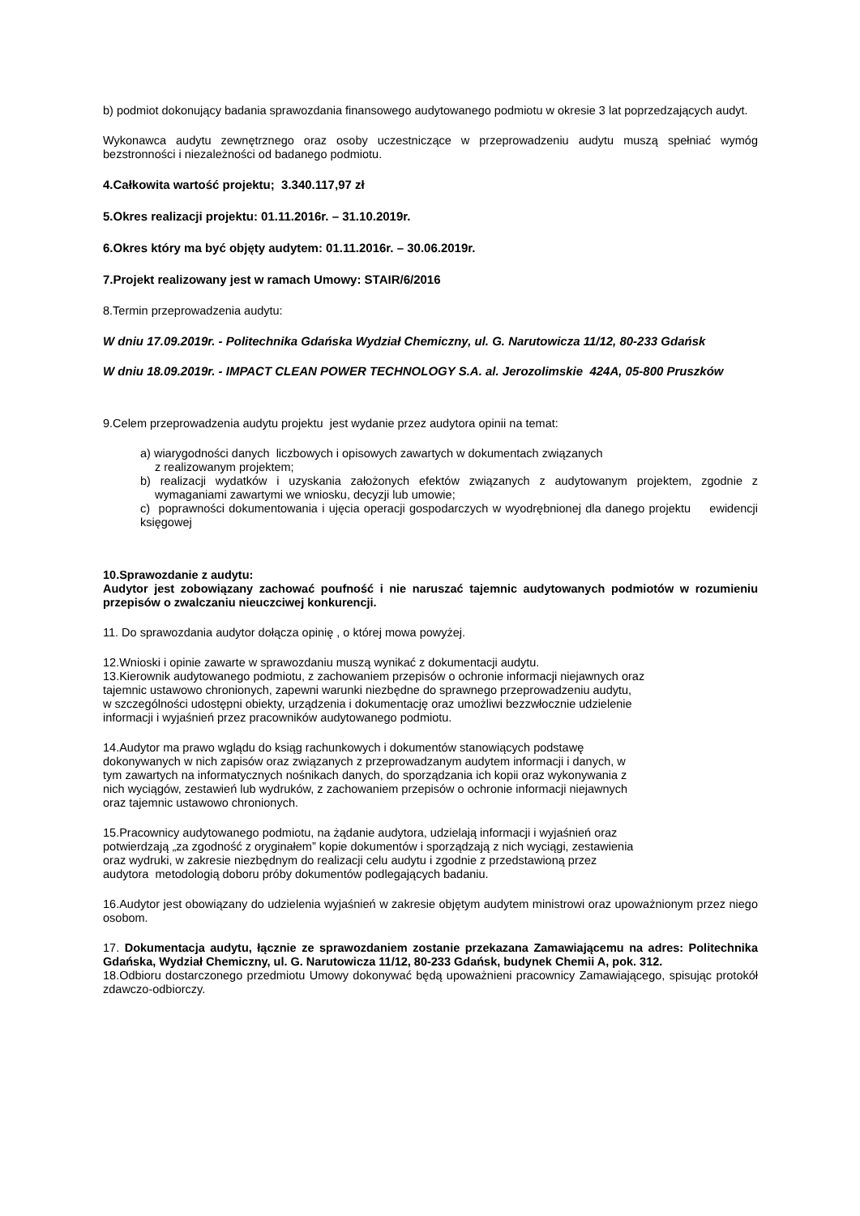b) podmiot dokonujący badania sprawozdania finansowego audytowanego podmiotu w okresie 3 lat poprzedzających audyt.
Wykonawca audytu zewnętrznego oraz osoby uczestniczące w przeprowadzeniu audytu muszą spełniać wymóg bezstronności i niezależności od badanego podmiotu.
4.Całkowita wartość projektu; 3.340.117,97 zł
5.Okres realizacji projektu: 01.11.2016r. – 31.10.2019r.
6.Okres który ma być objęty audytem: 01.11.2016r. – 30.06.2019r.
7.Projekt realizowany jest w ramach Umowy: STAIR/6/2016
8.Termin przeprowadzenia audytu:
W dniu 17.09.2019r. - Politechnika Gdańska Wydział Chemiczny, ul. G. Narutowicza 11/12, 80-233 Gdańsk
W dniu 18.09.2019r. - IMPACT CLEAN POWER TECHNOLOGY S.A. al. Jerozolimskie 424A, 05-800 Pruszków
9.Celem przeprowadzenia audytu projektu jest wydanie przez audytora opinii na temat:
a) wiarygodności danych liczbowych i opisowych zawartych w dokumentach związanych
z realizowanym projektem;
b) realizacji wydatków i uzyskania założonych efektów związanych z audytowanym projektem, zgodnie z wymaganiami zawartymi we wniosku, decyzji lub umowie;
c) poprawności dokumentowania i ujęcia operacji gospodarczych w wyodrębnionej dla danego projektu ewidencji księgowej
10.Sprawozdanie z audytu:
Audytor jest zobowiązany zachować poufność i nie naruszać tajemnic audytowanych podmiotów w rozumieniu przepisów o zwalczaniu nieuczciwej konkurencji.
11. Do sprawozdania audytor dołącza opinię , o której mowa powyżej.
12.Wnioski i opinie zawarte w sprawozdaniu muszą wynikać z dokumentacji audytu.
13.Kierownik audytowanego podmiotu, z zachowaniem przepisów o ochronie informacji niejawnych oraz
tajemnic ustawowo chronionych, zapewni warunki niezbędne do sprawnego przeprowadzeniu audytu,
w szczególności udostępni obiekty, urządzenia i dokumentację oraz umożliwi bezzwłocznie udzielenie
informacji i wyjaśnień przez pracowników audytowanego podmiotu.
14.Audytor ma prawo wglądu do ksiąg rachunkowych i dokumentów stanowiących podstawę
dokonywanych w nich zapisów oraz związanych z przeprowadzanym audytem informacji i danych, w
tym zawartych na informatycznych nośnikach danych, do sporządzania ich kopii oraz wykonywania z
nich wyciągów, zestawień lub wydruków, z zachowaniem przepisów o ochronie informacji niejawnych
oraz tajemnic ustawowo chronionych.
15.Pracownicy audytowanego podmiotu, na żądanie audytora, udzielają informacji i wyjaśnień oraz
potwierdzają „za zgodność z oryginałem” kopie dokumentów i sporządzają z nich wyciągi, zestawienia
oraz wydruki, w zakresie niezbędnym do realizacji celu audytu i zgodnie z przedstawioną przez
audytora metodologią doboru próby dokumentów podlegających badaniu.
16.Audytor jest obowiązany do udzielenia wyjaśnień w zakresie objętym audytem ministrowi oraz upoważnionym przez niego osobom.
17. Dokumentacja audytu, łącznie ze sprawozdaniem zostanie przekazana Zamawiającemu na adres: Politechnika Gdańska, Wydział Chemiczny, ul. G. Narutowicza 11/12, 80-233 Gdańsk, budynek Chemii A, pok. 312.
18.Odbioru dostarczonego przedmiotu Umowy dokonywać będą upoważnieni pracownicy Zamawiającego, spisując protokół zdawczo-odbiorczy.